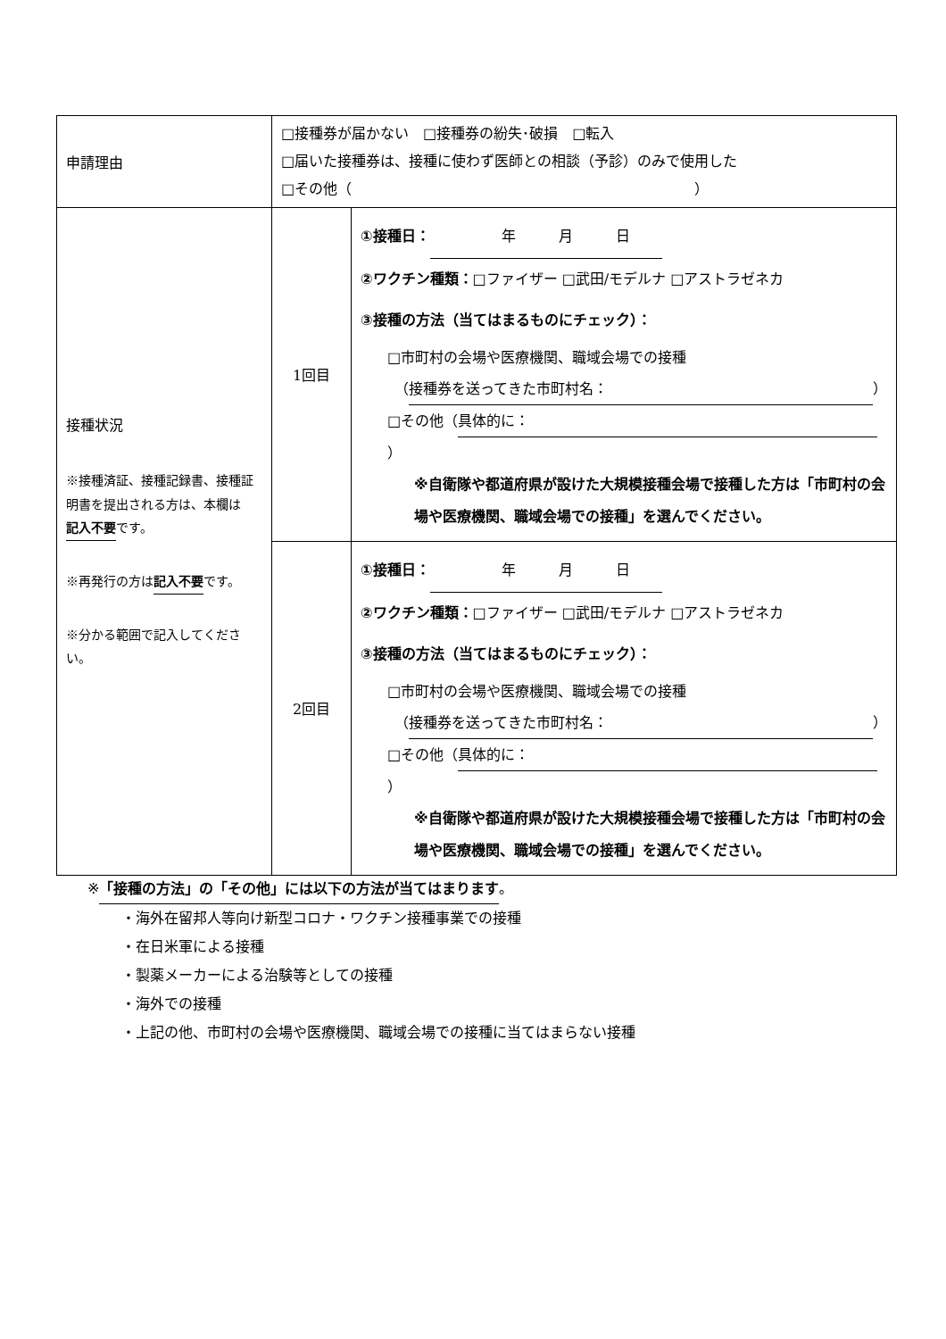| 申請理由 | □接種券が届かない □接種券の紛失･破損 □転入 □届いた接種券は、接種に使わず医師との相談（予診）のみで使用した □その他（ ） | |
| 接種状況 ※接種済証、接種記録書、接種証明書を提出される方は、本欄は 記入不要 です。 ※再発行の方は 記入不要 です。 ※分かる範囲で記入してください。 | 1回目 | ①接種日： 年 月 日 ②ワクチン種類： □ファイザー □武田/モデルナ □アストラゼネカ ③接種の方法（当てはまるものにチェック）： □市町村の会場や医療機関、職域会場での接種 （ 接種券を送ってきた市町村名： ） □その他（ 具体的に： ） ※自衛隊や都道府県が設けた大規模接種会場で接種した方は「市町村の会場や医療機関、職域会場での接種」を選んでください。 |
| | 2回目 | ①接種日： 年 月 日 ②ワクチン種類： □ファイザー □武田/モデルナ □アストラゼネカ ③接種の方法（当てはまるものにチェック）： □市町村の会場や医療機関、職域会場での接種 （ 接種券を送ってきた市町村名： ） □その他（ 具体的に： ） ※自衛隊や都道府県が設けた大規模接種会場で接種した方は「市町村の会場や医療機関、職域会場での接種」を選んでください。 |
※「接種の方法」の「その他」には以下の方法が当てはまります。
・海外在留邦人等向け新型コロナ・ワクチン接種事業での接種
・在日米軍による接種
・製薬メーカーによる治験等としての接種
・海外での接種
・上記の他、市町村の会場や医療機関、職域会場での接種に当てはまらない接種